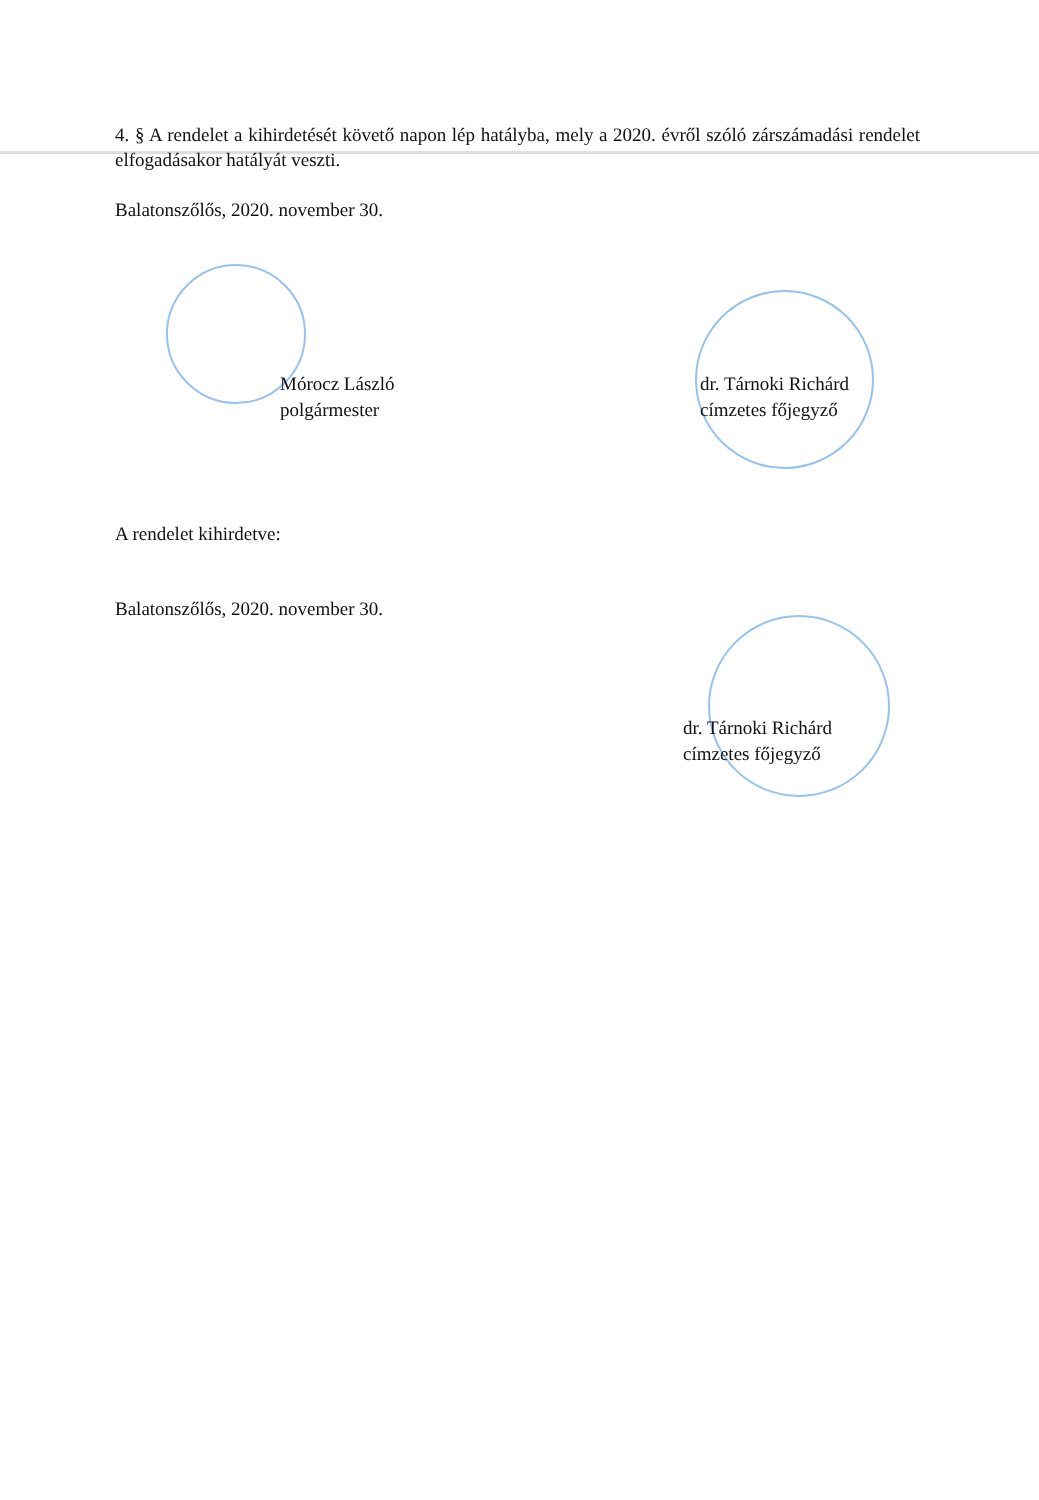4. § A rendelet a kihirdetését követő napon lép hatályba, mely a 2020. évről szóló zárszámadási rendelet elfogadásakor hatályát veszti.
Balatonszőlős, 2020. november 30.
Mórocz László
polgármester
dr. Tárnoki Richárd
címzetes főjegyző
A rendelet kihirdetve:
Balatonszőlős, 2020. november 30.
dr. Tárnoki Richárd
címzetes főjegyző